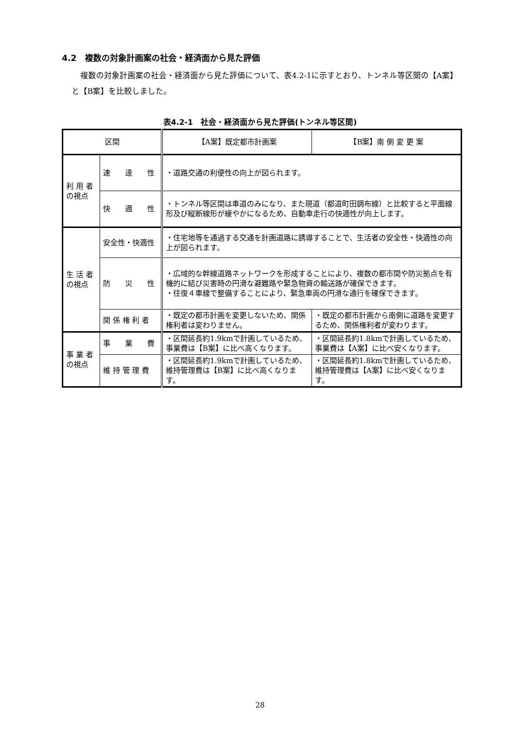4.2　複数の対象計画案の社会・経済面から見た評価
複数の対象計画案の社会・経済面から見た評価について、表4.2-1に示すとおり、トンネル等区間の【A案】と【B案】を比較しました。
表4.2-1　社会・経済面から見た評価(トンネル等区間)
| 区間 | | 【A案】既定都市計画案 | 【B案】南 側 変 更 案 |
| --- | --- | --- | --- |
| 利 用 者 の視点 | 速 達 性 | ・道路交通の利便性の向上が図られます。 | |
| | 快 適 性 | ・トンネル等区間は車道のみになり、また現道（都道町田調布線）と比較すると平面線形及び縦断線形が緩やかになるため、自動車走行の快適性が向上します。 | |
| 生 活 者 の視点 | 安全性・快適性 | ・住宅地等を通過する交通を計画道路に誘導することで、生活者の安全性・快適性の向上が図られます。 | |
| | 防 災 性 | ・広域的な幹線道路ネットワークを形成することにより、複数の都市間や防災拠点を有機的に結び災害時の円滑な避難路や緊急物資の輸送路が確保できます。 ・往復４車線で整備することにより、緊急車両の円滑な通行を確保できます。 | |
| | 関 係 権 利 者 | ・既定の都市計画を変更しないため、関係権利者は変わりません。 | ・既定の都市計画から南側に道路を変更するため、関係権利者が変わります。 |
| 事 業 者 の視点 | 事 業 費 | ・区間延長約1.9kmで計画しているため、事業費は【B案】に比べ高くなります。 | ・区間延長約1.8kmで計画しているため、事業費は【A案】に比べ安くなります。 |
| | 維 持 管 理 費 | ・区間延長約1.9kmで計画しているため、維持管理費は【B案】に比べ高くなります。 | ・区間延長約1.8kmで計画しているため、維持管理費は【A案】に比べ安くなります。 |
28